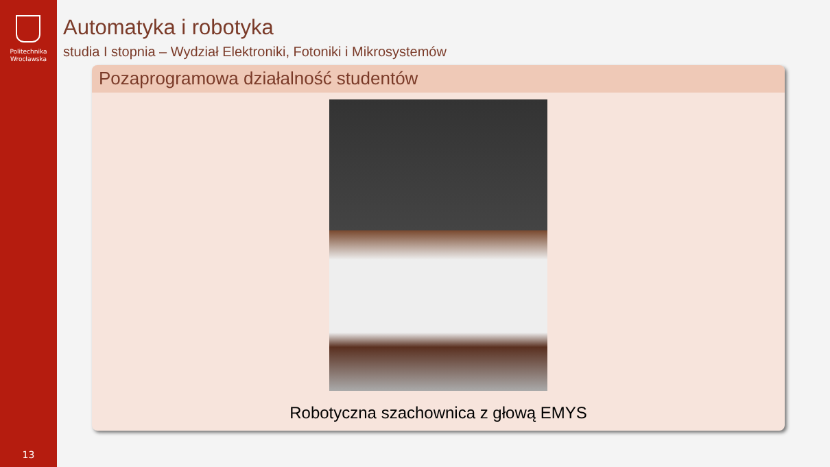Politechnika
Wrocławska
13
Automatyka i robotyka
studia I stopnia – Wydział Elektroniki, Fotoniki i Mikrosystemów
Pozaprogramowa działalność studentów
Robotyczna szachownica z głową EMYS